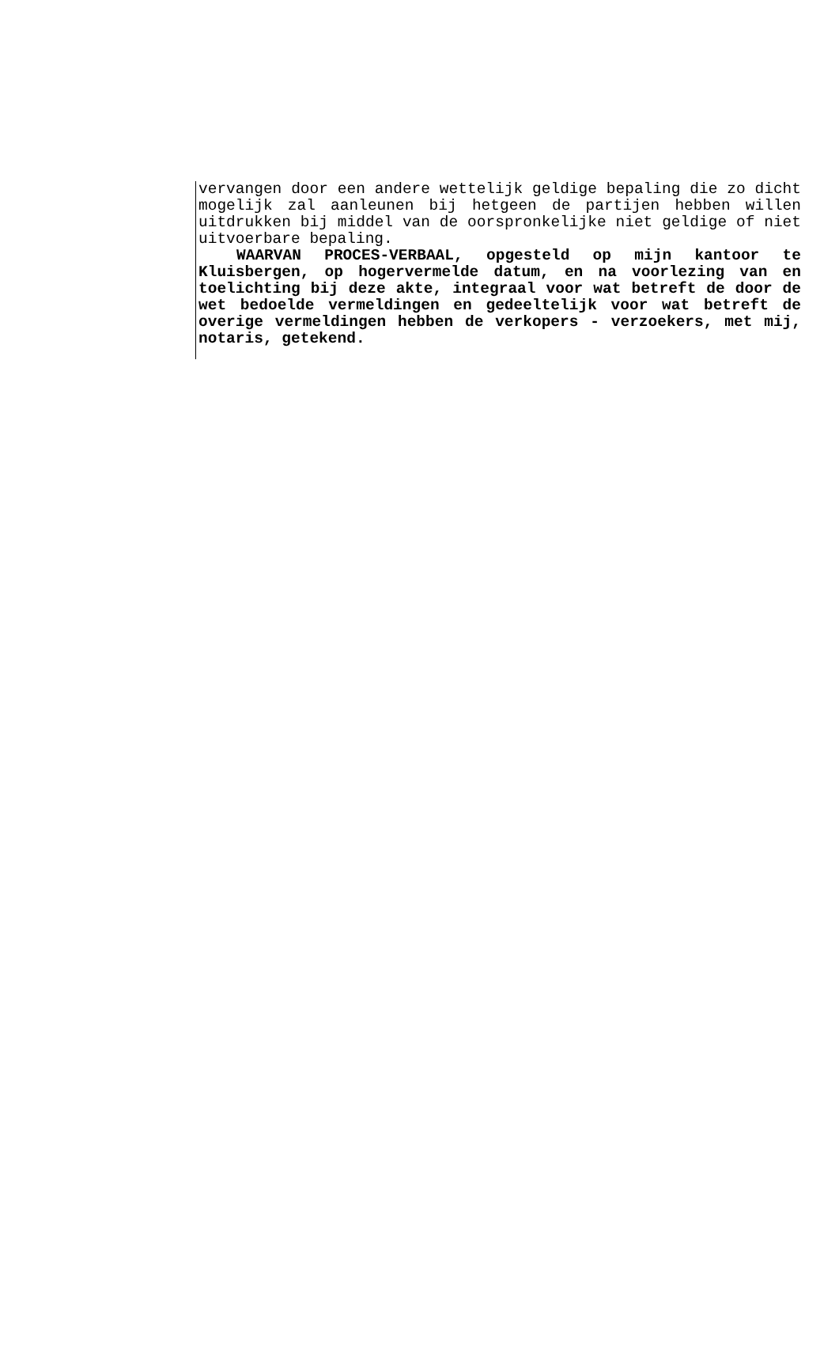vervangen door een andere wettelijk geldige bepaling die zo dicht mogelijk zal aanleunen bij hetgeen de partijen hebben willen uitdrukken bij middel van de oorspronkelijke niet geldige of niet uitvoerbare bepaling.
WAARVAN PROCES-VERBAAL, opgesteld op mijn kantoor te Kluisbergen, op hogervermelde datum, en na voorlezing van en toelichting bij deze akte, integraal voor wat betreft de door de wet bedoelde vermeldingen en gedeeltelijk voor wat betreft de overige vermeldingen hebben de verkopers - verzoekers, met mij, notaris, getekend.